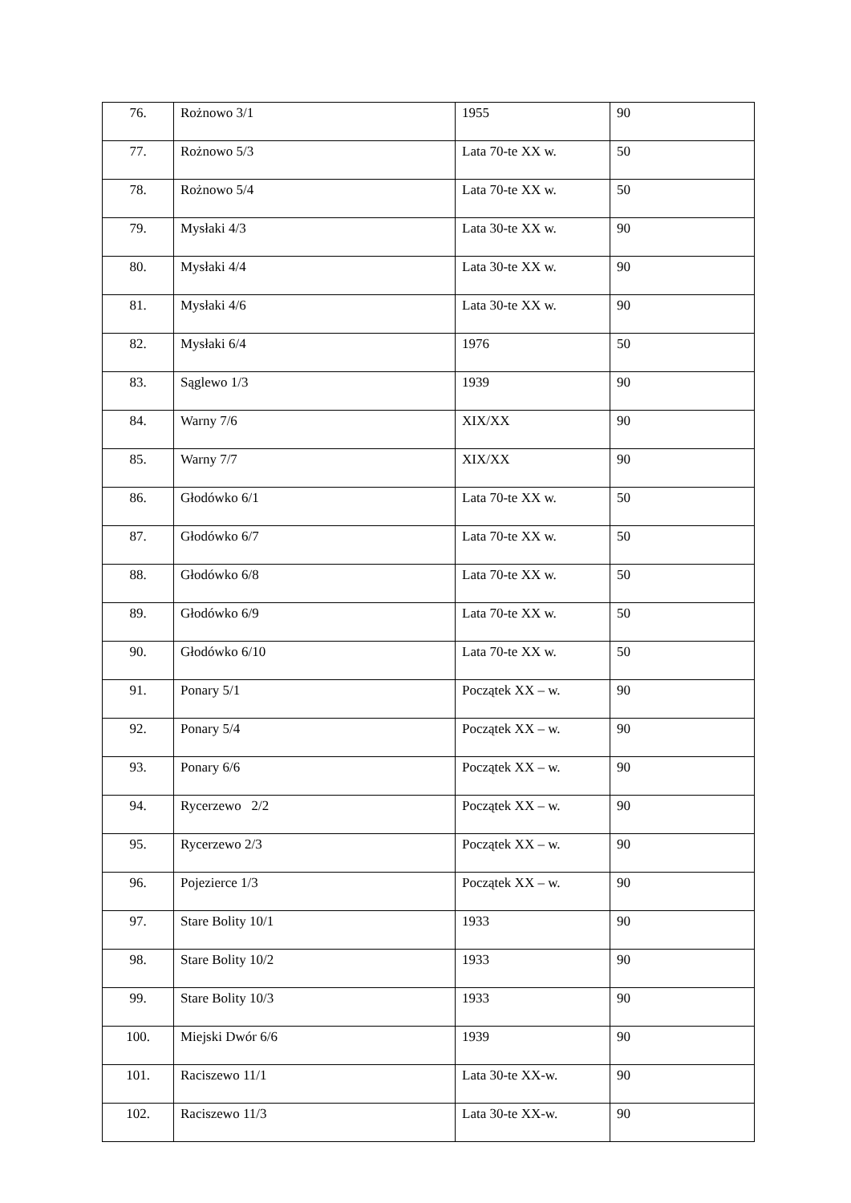| 76. | Rożnowo 3/1 | 1955 | 90 |
| 77. | Rożnowo 5/3 | Lata 70-te XX w. | 50 |
| 78. | Rożnowo 5/4 | Lata 70-te XX w. | 50 |
| 79. | Mysłaki 4/3 | Lata 30-te XX w. | 90 |
| 80. | Mysłaki 4/4 | Lata 30-te XX w. | 90 |
| 81. | Mysłaki 4/6 | Lata 30-te XX w. | 90 |
| 82. | Mysłaki 6/4 | 1976 | 50 |
| 83. | Sąglewo 1/3 | 1939 | 90 |
| 84. | Warny 7/6 | XIX/XX | 90 |
| 85. | Warny 7/7 | XIX/XX | 90 |
| 86. | Głodówko 6/1 | Lata 70-te XX w. | 50 |
| 87. | Głodówko 6/7 | Lata 70-te XX w. | 50 |
| 88. | Głodówko 6/8 | Lata 70-te XX w. | 50 |
| 89. | Głodówko 6/9 | Lata 70-te XX w. | 50 |
| 90. | Głodówko 6/10 | Lata 70-te XX w. | 50 |
| 91. | Ponary 5/1 | Początek XX – w. | 90 |
| 92. | Ponary 5/4 | Początek XX – w. | 90 |
| 93. | Ponary 6/6 | Początek XX – w. | 90 |
| 94. | Rycerzewo 2/2 | Początek XX – w. | 90 |
| 95. | Rycerzewo 2/3 | Początek XX – w. | 90 |
| 96. | Pojezierce 1/3 | Początek XX – w. | 90 |
| 97. | Stare Bolity 10/1 | 1933 | 90 |
| 98. | Stare Bolity 10/2 | 1933 | 90 |
| 99. | Stare Bolity 10/3 | 1933 | 90 |
| 100. | Miejski Dwór 6/6 | 1939 | 90 |
| 101. | Raciszewo 11/1 | Lata 30-te XX-w. | 90 |
| 102. | Raciszewo 11/3 | Lata 30-te XX-w. | 90 |